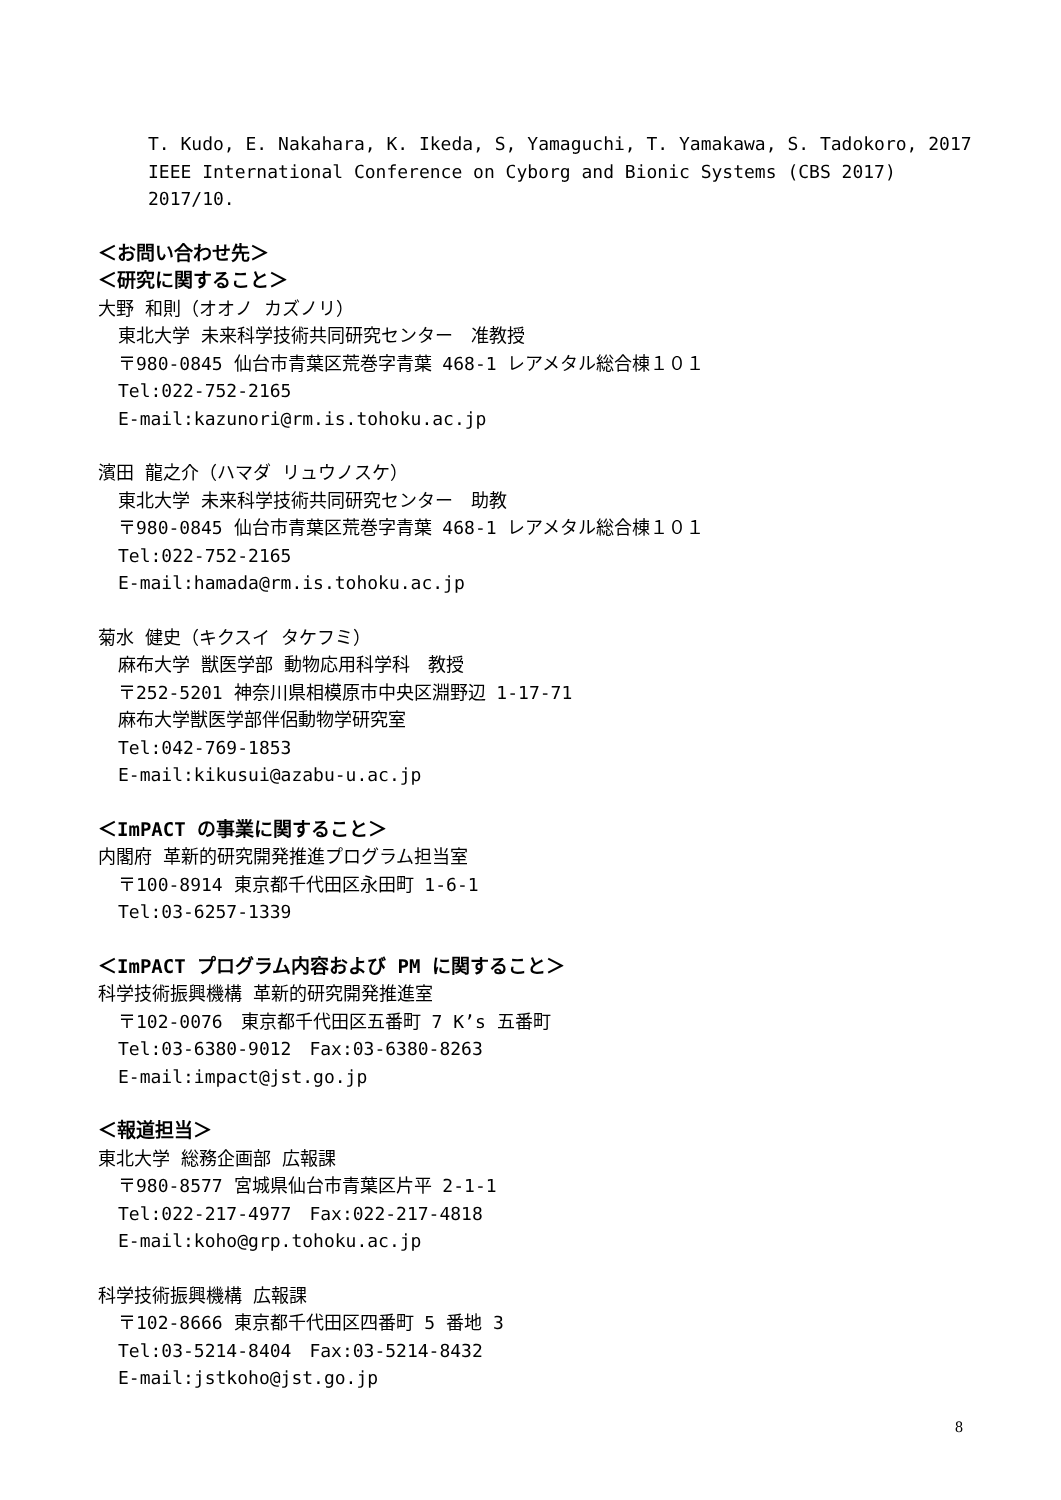T. Kudo, E. Nakahara, K. Ikeda, S, Yamaguchi, T. Yamakawa, S. Tadokoro, 2017 IEEE International Conference on Cyborg and Bionic Systems (CBS 2017) 2017/10.
＜お問い合わせ先＞
＜研究に関すること＞
大野 和則（オオノ カズノリ）
東北大学 未来科学技術共同研究センター　准教授
〒980-0845 仙台市青葉区荒巻字青葉 468-1 レアメタル総合棟１０１
Tel:022-752-2165
E-mail:kazunori@rm.is.tohoku.ac.jp
濱田 龍之介（ハマダ リュウノスケ）
東北大学 未来科学技術共同研究センター　助教
〒980-0845 仙台市青葉区荒巻字青葉 468-1 レアメタル総合棟１０１
Tel:022-752-2165
E-mail:hamada@rm.is.tohoku.ac.jp
菊水 健史（キクスイ タケフミ）
麻布大学 獣医学部 動物応用科学科　教授
〒252-5201 神奈川県相模原市中央区淵野辺 1-17-71
麻布大学獣医学部伴侶動物学研究室
Tel:042-769-1853
E-mail:kikusui@azabu-u.ac.jp
＜ImPACT の事業に関すること＞
内閣府 革新的研究開発推進プログラム担当室
〒100-8914 東京都千代田区永田町 1-6-1
Tel:03-6257-1339
＜ImPACT プログラム内容および PM に関すること＞
科学技術振興機構 革新的研究開発推進室
〒102-0076　東京都千代田区五番町 7 K’s 五番町
Tel:03-6380-9012　Fax:03-6380-8263
E-mail:impact@jst.go.jp
＜報道担当＞
東北大学 総務企画部 広報課
〒980-8577 宮城県仙台市青葉区片平 2-1-1
Tel:022-217-4977　Fax:022-217-4818
E-mail:koho@grp.tohoku.ac.jp
科学技術振興機構 広報課
〒102-8666 東京都千代田区四番町 5 番地 3
Tel:03-5214-8404　Fax:03-5214-8432
E-mail:jstkoho@jst.go.jp
8